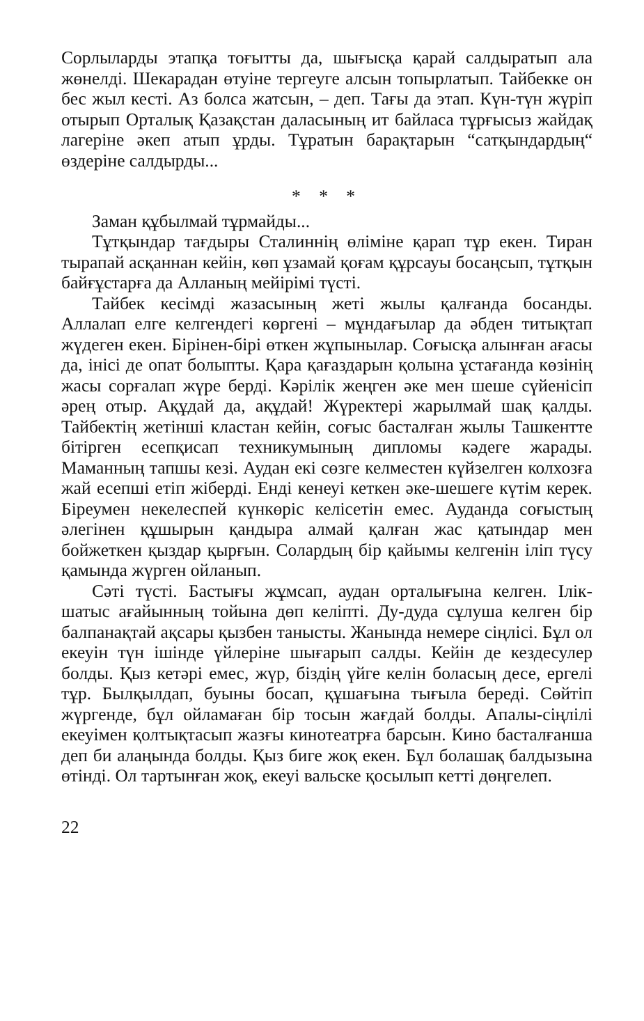Сорлыларды этапқа тоғытты да, шығысқа қарай салдыратып ала жөнелді. Шекарадан өтуіне тергеуге алсын топырлатып. Тайбекке он бес жыл кесті. Аз болса жатсын, – деп. Тағы да этап. Күн-түн жүріп отырып Орталық Қазақстан даласының ит байласа тұрғысыз жайдақ лагеріне әкеп атып ұрды. Тұратын барақтарын “сатқындардың“ өздеріне салдырды...
* * *
Заман құбылмай тұрмайды...
Тұтқындар тағдыры Сталиннің өліміне қарап тұр екен. Тиран тырапай асқаннан кейін, көп ұзамай қоғам құрсауы босаңсып, тұтқын байғұстарға да Алланың мейірімі түсті.
Тайбек кесімді жазасының жеті жылы қалғанда босанды. Аллалап елге келгендегі көргені – мұндағылар да әбден титықтап жүдеген екен. Бірінен-бірі өткен жұпынылар. Соғысқа алынған ағасы да, інісі де опат болыпты. Қара қағаздарын қолына ұстағанда көзінің жасы сорғалап жүре берді. Кәрілік жеңген әке мен шеше сүйенісіп әрең отыр. Ақұдай да, ақұдай! Жүректері жарылмай шақ қалды. Тайбектің жетінші кластан кейін, соғыс басталған жылы Ташкентте бітірген есепқисап техникумының дипломы кәдеге жарады. Маманның тапшы кезі. Аудан екі сөзге келместен күйзелген колхозға жай есепші етіп жіберді. Енді кенеуі кеткен әке-шешеге күтім керек. Біреумен некелеспей күнкөріс келісетін емес. Ауданда соғыстың әлегінен құшырын қандыра алмай қалған жас қатындар мен бойжеткен қыздар қырғын. Солардың бір қайымы келгенін іліп түсу қамында жүрген ойланып.
Сәті түсті. Бастығы жұмсап, аудан орталығына келген. Ілік-шатыс ағайынның тойына дөп келіпті. Ду-дуда сұлуша келген бір балпанақтай ақсары қызбен танысты. Жанында немере сіңлісі. Бұл ол екеуін түн ішінде үйлеріне шығарып салды. Кейін де кездесулер болды. Қыз кетәрі емес, жүр, біздің үйге келін боласың десе, ергелі тұр. Былқылдап, буыны босап, құшағына тығыла береді. Сөйтіп жүргенде, бұл ойламаған бір тосын жағдай болды. Апалы-сіңлілі екеуімен қолтықтасып жазғы кинотеатрға барсын. Кино басталғанша деп би алаңында болды. Қыз биге жоқ екен. Бұл болашақ балдызына өтінді. Ол тартынған жоқ, екеуі вальске қосылып кетті дөңгелеп.
22